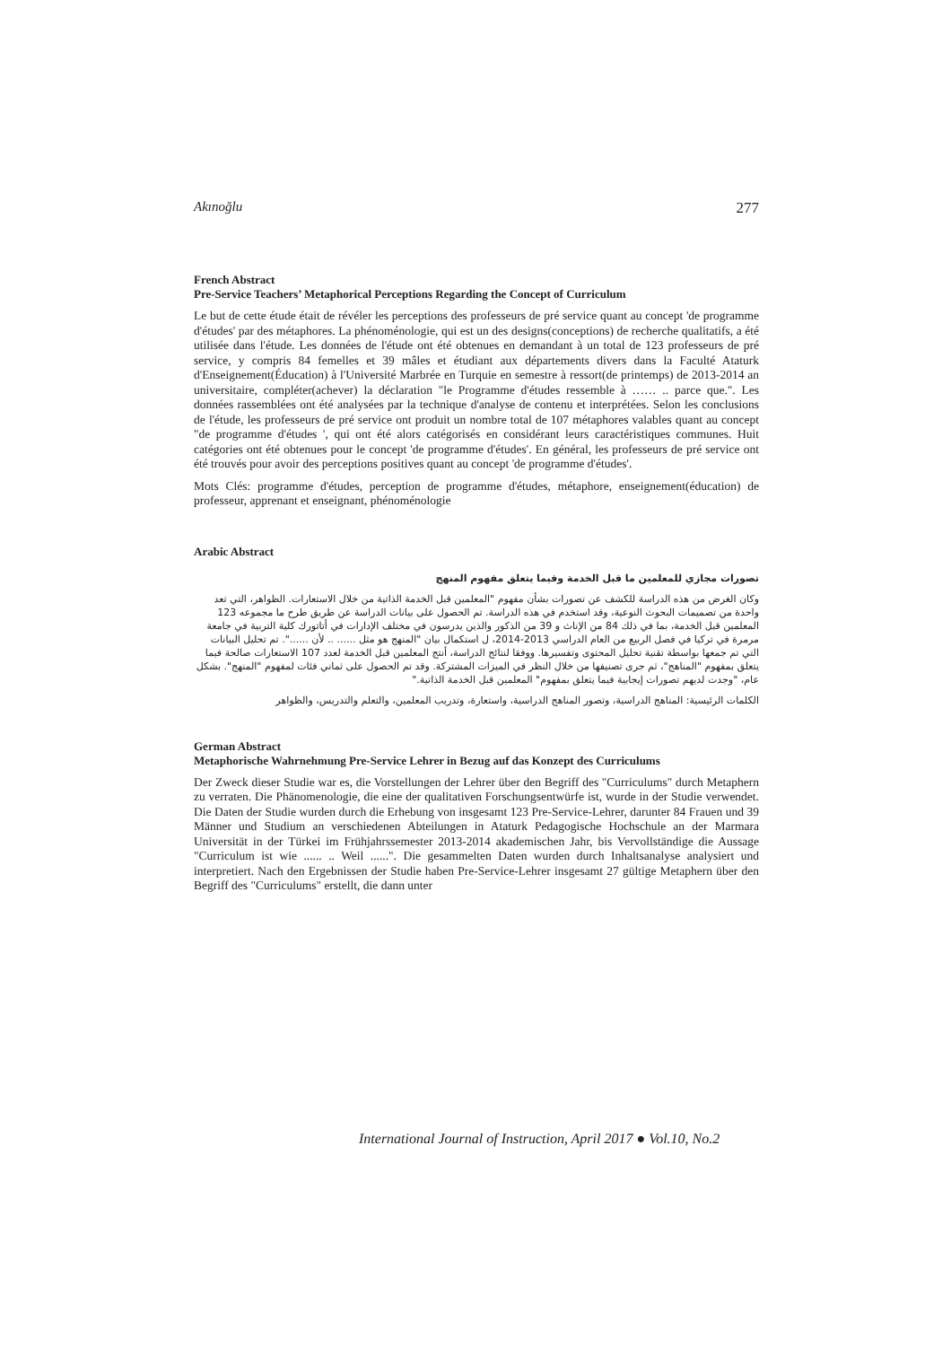Akınoğlu 277
French Abstract
Pre-Service Teachers’ Metaphorical Perceptions Regarding the Concept of Curriculum
Le but de cette étude était de révéler les perceptions des professeurs de pré service quant au concept 'de programme d'études' par des métaphores. La phénoménologie, qui est un des designs(conceptions) de recherche qualitatifs, a été utilisée dans l'étude. Les données de l'étude ont été obtenues en demandant à un total de 123 professeurs de pré service, y compris 84 femelles et 39 mâles et étudiant aux départements divers dans la Faculté Ataturk d'Enseignement(Éducation) à l'Université Marbrée en Turquie en semestre à ressort(de printemps) de 2013-2014 an universitaire, compléter(achever) la déclaration "le Programme d'études ressemble à …… .. parce que.". Les données rassemblées ont été analysées par la technique d'analyse de contenu et interprétées. Selon les conclusions de l'étude, les professeurs de pré service ont produit un nombre total de 107 métaphores valables quant au concept "de programme d'études ', qui ont été alors catégorisés en considérant leurs caractéristiques communes. Huit catégories ont été obtenues pour le concept 'de programme d'études'. En général, les professeurs de pré service ont été trouvés pour avoir des perceptions positives quant au concept 'de programme d'études'.
Mots Clés: programme d'études, perception de programme d'études, métaphore, enseignement(éducation) de professeur, apprenant et enseignant, phénoménologie
Arabic Abstract
تصورات مجازي للمعلمين ما قبل الخدمة وفيما يتعلق مفهوم المنهج
وكان الغرض من هذه الدراسة للكشف عن تصورات بشأن مفهوم "المعلمين قبل الخدمة الذاتية من خلال الاستعارات. الظواهر، التي تعد واحدة من تصميمات البحوث النوعية، وقد استخدم في هذه الدراسة. تم الحصول على بيانات الدراسة عن طريق طرح ما مجموعه 123 المعلمين قبل الخدمة، بما في ذلك 84 من الإناث و 39 من الذكور والذين يدرسون في مختلف الإدارات في أتاتورك كلية التربية في جامعة مرمرة في تركيا في فصل الربيع من العام الدراسي 2013-2014، ل استكمال بيان "المنهج هو مثل ...... .. لأن ......". تم تحليل البيانات التي تم جمعها بواسطة تقنية تحليل المحتوى وتفسيرها. ووفقا لنتائج الدراسة، أنتج المعلمين قبل الخدمة لعدد 107 الاستعارات صالحة فيما يتعلق بمفهوم "المناهج"، ثم جرى تصنيفها من خلال النظر في الميزات المشتركة. وقد تم الحصول على ثماني فئات لمفهوم "المنهج". بشكل عام، "وجدت لديهم تصورات إيجابية فيما يتعلق بمفهوم" المعلمين قبل الخدمة الذاتية."
الكلمات الرئيسية: المناهج الدراسية، وتصور المناهج الدراسية، واستعارة، وتدريب المعلمين، والتعلم والتدريس، والظواهر
German Abstract
Metaphorische Wahrnehmung Pre-Service Lehrer in Bezug auf das Konzept des Curriculums
Der Zweck dieser Studie war es, die Vorstellungen der Lehrer über den Begriff des "Curriculums" durch Metaphern zu verraten. Die Phänomenologie, die eine der qualitativen Forschungsentwürfe ist, wurde in der Studie verwendet. Die Daten der Studie wurden durch die Erhebung von insgesamt 123 Pre-Service-Lehrer, darunter 84 Frauen und 39 Männer und Studium an verschiedenen Abteilungen in Ataturk Pedagogische Hochschule an der Marmara Universität in der Türkei im Frühjahrssemester 2013-2014 akademischen Jahr, bis Vervollständige die Aussage "Curriculum ist wie ...... .. Weil ......". Die gesammelten Daten wurden durch Inhaltsanalyse analysiert und interpretiert. Nach den Ergebnissen der Studie haben Pre-Service-Lehrer insgesamt 27 gültige Metaphern über den Begriff des "Curriculums" erstellt, die dann unter
International Journal of Instruction, April 2017 ● Vol.10, No.2